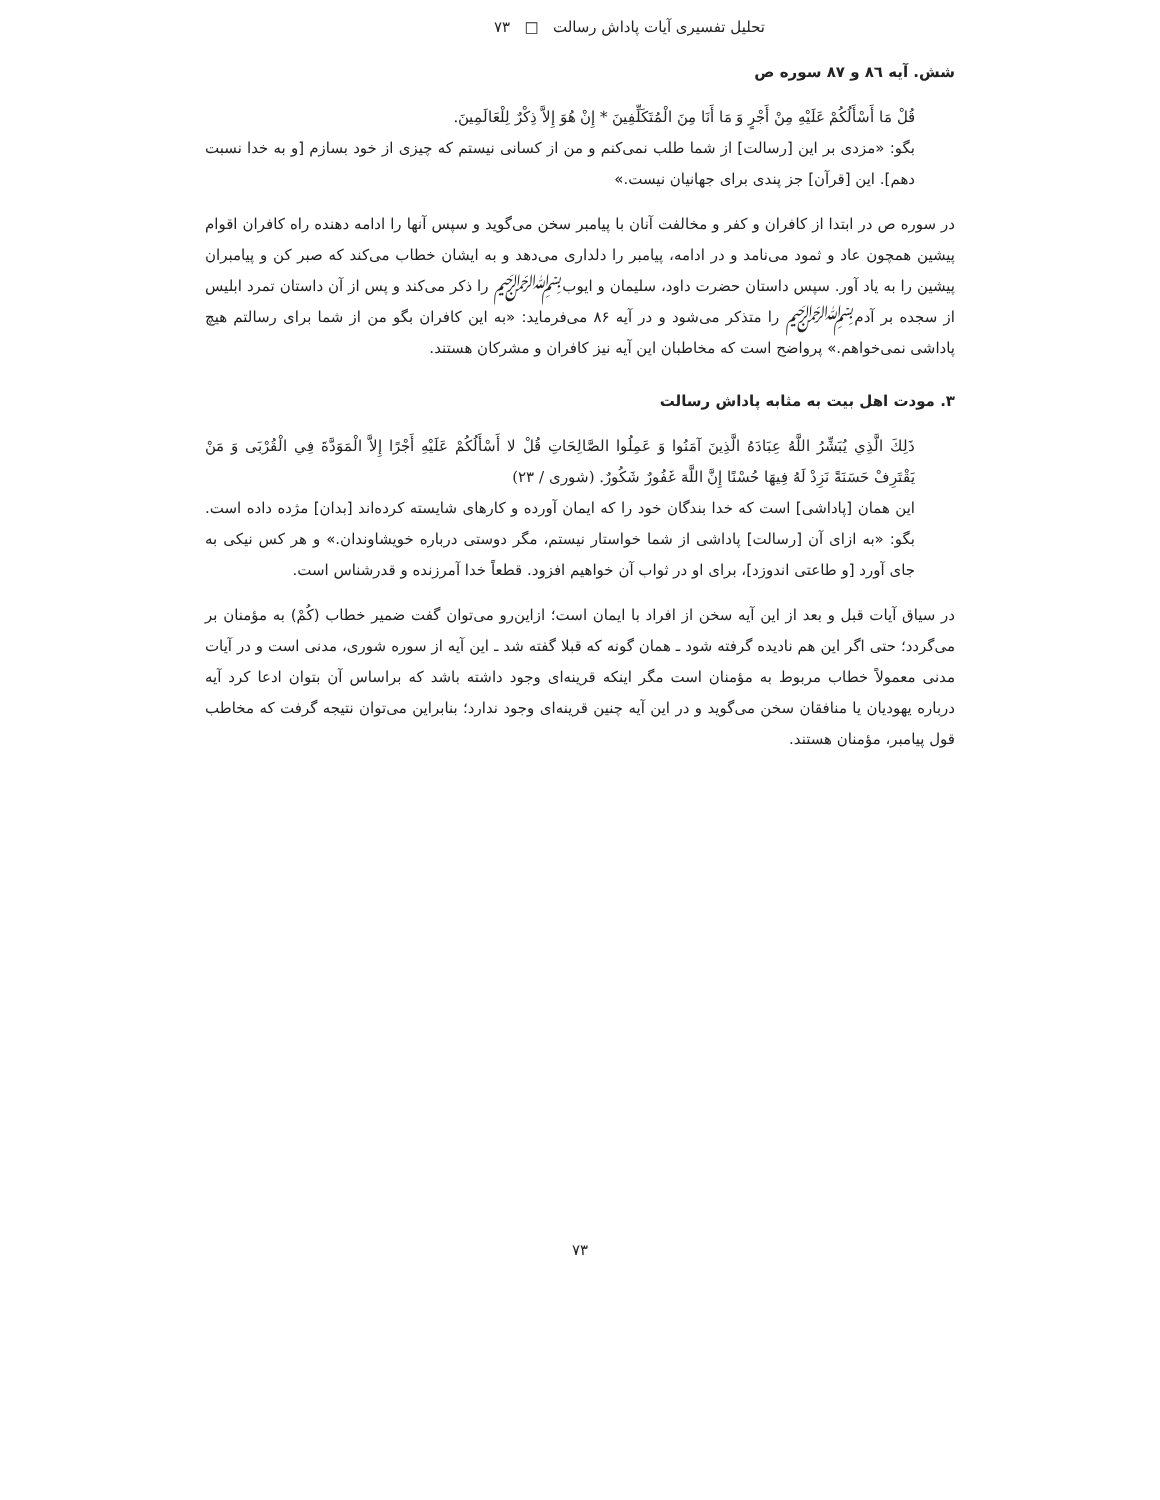تحلیل تفسیری آیات پاداش رسالت □ ۷۳
شش. آیه ٨٦ و ٨٧ سوره ص
قُلْ مَا أَسْأَلُكُمْ عَلَيْهِ مِنْ أَجْرٍ وَ مَا أَنَا مِنَ الْمُتَكَلِّفِينَ * إِنْ هُوَ إِلاَّ ذِكْرٌ لِلْعَالَمِينَ.
بگو: «مزدی بر این [رسالت] از شما طلب نمی‌کنم و من از کسانی نیستم که چیزی از خود بسازم [و به خدا نسبت دهم]. این [قرآن] جز پندی برای جهانیان نیست.»
در سوره ص در ابتدا از کافران و کفر و مخالفت آنان با پیامبر سخن می‌گوید و سپس آنها را ادامه دهنده راه کافران اقوام پیشین همچون عاد و ثمود می‌نامد و در ادامه، پیامبر را دلداری می‌دهد و به ایشان خطاب می‌کند که صبر کن و پیامبران پیشین را به یاد آور. سپس داستان حضرت داود، سلیمان و ایوب﷽ را ذکر می‌کند و پس از آن داستان تمرد ابلیس از سجده بر آدم﷽ را متذکر می‌شود و در آیه ۸۶ می‌فرماید: «به این کافران بگو من از شما برای رسالتم هیچ پاداشی نمی‌خواهم.» پرواضح است که مخاطبان این آیه نیز کافران و مشرکان هستند.
۳. مودت اهل بیت به مثابه پاداش رسالت
ذَلِكَ الَّذِي يُبَشِّرُ اللَّهُ عِبَادَهُ الَّذِينَ آمَنُوا وَ عَمِلُوا الصَّالِحَاتِ قُلْ لا أَسْأَلُكُمْ عَلَيْهِ أَجْرًا إِلاَّ الْمَوَدَّةَ فِي الْقُرْبَى وَ مَنْ يَقْتَرِفْ حَسَنَةً نَزِدْ لَهُ فِيهَا حُسْنًا إِنَّ اللَّهَ غَفُورٌ شَكُورٌ. (شوری / ۲۳)
این همان [پاداشی] است که خدا بندگان خود را که ایمان آورده و کارهای شایسته کرده‌اند [بدان] مژده داده است. بگو: «به ازای آن [رسالت] پاداشی از شما خواستار نیستم، مگر دوستی درباره خویشاوندان.» و هر کس نیکی به جای آورد [و طاعتی اندوزد]، برای او در ثواب آن خواهیم افزود. قطعاً خدا آمرزنده و قدرشناس است.
در سیاق آیات قبل و بعد از این آیه سخن از افراد با ایمان است؛ ازاین‌رو می‌توان گفت ضمیر خطاب (کُمْ) به مؤمنان بر می‌گردد؛ حتی اگر این هم نادیده گرفته شود ـ همان گونه که قبلا گفته شد ـ این آیه از سوره شوری، مدنی است و در آیات مدنی معمولاً خطاب مربوط به مؤمنان است مگر اینکه قرینه‌ای وجود داشته باشد که براساس آن بتوان ادعا کرد آیه درباره یهودیان یا منافقان سخن می‌گوید و در این آیه چنین قرینه‌ای وجود ندارد؛ بنابراین می‌توان نتیجه گرفت که مخاطب قول پیامبر، مؤمنان هستند.
۷۳